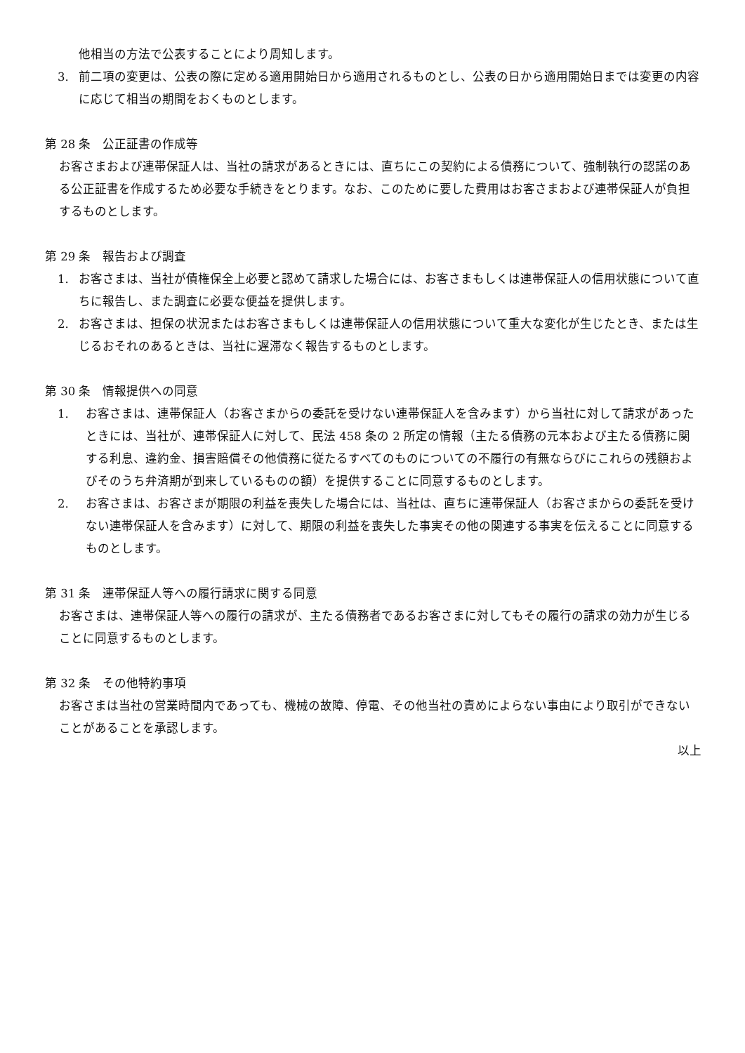他相当の方法で公表することにより周知します。
3. 前二項の変更は、公表の際に定める適用開始日から適用されるものとし、公表の日から適用開始日までは変更の内容に応じて相当の期間をおくものとします。
第 28 条　公正証書の作成等
お客さまおよび連帯保証人は、当社の請求があるときには、直ちにこの契約による債務について、強制執行の認諾のある公正証書を作成するため必要な手続きをとります。なお、このために要した費用はお客さまおよび連帯保証人が負担するものとします。
第 29 条　報告および調査
1. お客さまは、当社が債権保全上必要と認めて請求した場合には、お客さまもしくは連帯保証人の信用状態について直ちに報告し、また調査に必要な便益を提供します。
2. お客さまは、担保の状況またはお客さまもしくは連帯保証人の信用状態について重大な変化が生じたとき、または生じるおそれのあるときは、当社に遅滞なく報告するものとします。
第 30 条　情報提供への同意
1. お客さまは、連帯保証人（お客さまからの委託を受けない連帯保証人を含みます）から当社に対して請求があったときには、当社が、連帯保証人に対して、民法 458 条の 2 所定の情報（主たる債務の元本および主たる債務に関する利息、違約金、損害賠償その他債務に従たるすべてのものについての不履行の有無ならびにこれらの残額およびそのうち弁済期が到来しているものの額）を提供することに同意するものとします。
2. お客さまは、お客さまが期限の利益を喪失した場合には、当社は、直ちに連帯保証人（お客さまからの委託を受けない連帯保証人を含みます）に対して、期限の利益を喪失した事実その他の関連する事実を伝えることに同意するものとします。
第 31 条　連帯保証人等への履行請求に関する同意
お客さまは、連帯保証人等への履行の請求が、主たる債務者であるお客さまに対してもその履行の請求の効力が生じることに同意するものとします。
第 32 条　その他特約事項
お客さまは当社の営業時間内であっても、機械の故障、停電、その他当社の責めによらない事由により取引ができないことがあることを承認します。
以上